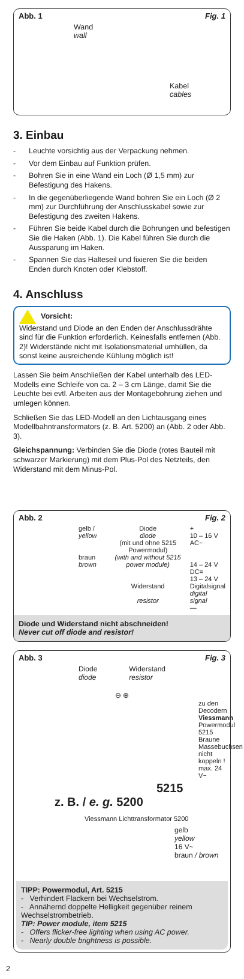Abb. 1 Fig. 1
Wand
wall
Kabel
cables
3. Einbau
- Leuchte vorsichtig aus der Verpackung nehmen.
- Vor dem Einbau auf Funktion prüfen.
- Bohren Sie in eine Wand ein Loch (Ø 1,5 mm) zur Befestigung des Hakens.
- In die gegenüberliegende Wand bohren Sie ein Loch (Ø 2 mm) zur Durchführung der Anschlusskabel sowie zur Befestigung des zweiten Hakens.
- Führen Sie beide Kabel durch die Bohrungen und befestigen Sie die Haken (Abb. 1). Die Kabel führen Sie durch die Aussparung im Haken.
- Spannen Sie das Halteseil und fixieren Sie die beiden Enden durch Knoten oder Klebstoff.
4. Anschluss
Vorsicht:
Widerstand und Diode an den Enden der Anschlussdrähte sind für die Funktion erforderlich. Keinesfalls entfernen (Abb. 2)! Widerstände nicht mit Isolationsmaterial umhüllen, da sonst keine ausreichende Kühlung möglich ist!
Lassen Sie beim Anschließen der Kabel unterhalb des LED-Modells eine Schleife von ca. 2 – 3 cm Länge, damit Sie die Leuchte bei evtl. Arbeiten aus der Montagebohrung ziehen und umlegen können.
Schließen Sie das LED-Modell an den Lichtausgang eines Modellbahntransformators (z. B. Art. 5200) an (Abb. 2 oder Abb. 3).
Gleichspannung: Verbinden Sie die Diode (rotes Bauteil mit schwarzer Markierung) mit dem Plus-Pol des Netzteils, den Widerstand mit dem Minus-Pol.
Abb. 2 Fig. 2
gelb / yellow
braun
brown
Diode
diode
(mit und ohne 5215 Powermodul)
(with and without 5215 power module)
Widerstand
resistor
+
10 – 16 V AC~
14 – 24 V DC=
13 – 24 V
Digitalsignal
digital signal
—
Diode und Widerstand nicht abschneiden!
Never cut off diode and resistor!
Abb. 3 Fig. 3
Diode
diode Widerstand
resistor
⊖ ⊕
zu den Decodern
Viessmann Powermodul 5215
Braune Massebuchsen nicht koppeln ! max. 24 V~
5215
z. B. / e. g. 5200
Viessmann Lichttransformator 5200
gelb
yellow
16 V~
braun / brown
TIPP: Powermodul, Art. 5215
- Verhindert Flackern bei Wechselstrom.
- Annähernd doppelte Helligkeit gegenüber reinem Wechselstrombetrieb.
TIP: Power module, item 5215
- Offers flicker-free lighting when using AC power.
- Nearly double brightness is possible.
2